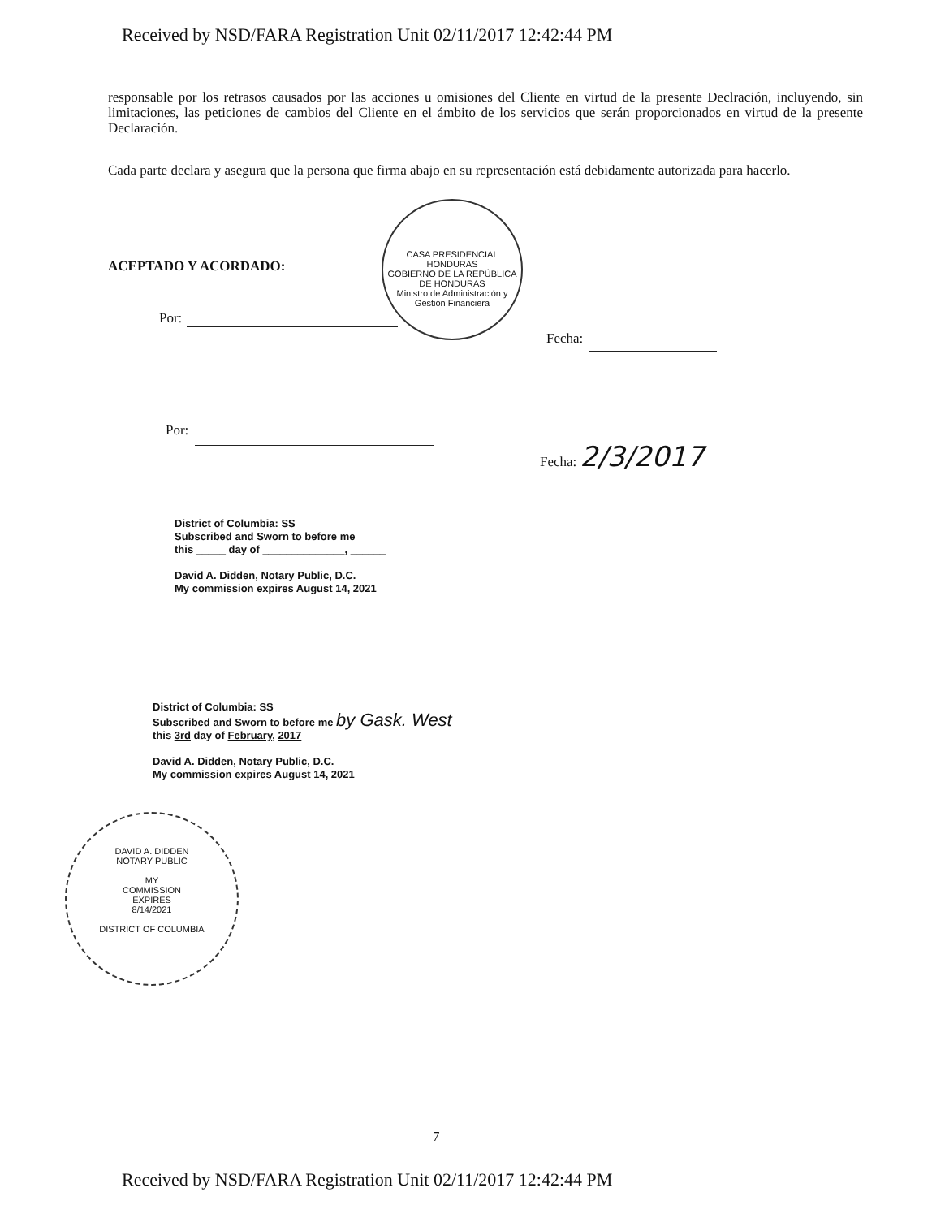Received by NSD/FARA Registration Unit 02/11/2017 12:42:44 PM
responsable por los retrasos causados por las acciones u omisiones del Cliente en virtud de la presente Declración, incluyendo, sin limitaciones, las peticiones de cambios del Cliente en el ámbito de los servicios que serán proporcionados en virtud de la presente Declaración.
Cada parte declara y asegura que la persona que firma abajo en su representación está debidamente autorizada para hacerlo.
CASA PRESIDENCIAL HONDURAS
GOBIERNO DE LA REPÚBLICA DE HONDURAS
Ministro de Administración y Gestión Financiera
ACEPTADO Y ACORDADO:
Por:
Fecha:
Por:
Fecha: 2/3/2017
District of Columbia: SS
Subscribed and Sworn to before me
this _____ day of ______________, ______
David A. Didden, Notary Public, D.C.
My commission expires August 14, 2021
District of Columbia: SS
Subscribed and Sworn to before me by Gask. West
this 3rd day of February, 2017
David A. Didden, Notary Public, D.C.
My commission expires August 14, 2021
DAVID A. DIDDEN
NOTARY PUBLIC
MY
COMMISSION
EXPIRES
8/14/2021
DISTRICT OF COLUMBIA
7
Received by NSD/FARA Registration Unit 02/11/2017 12:42:44 PM